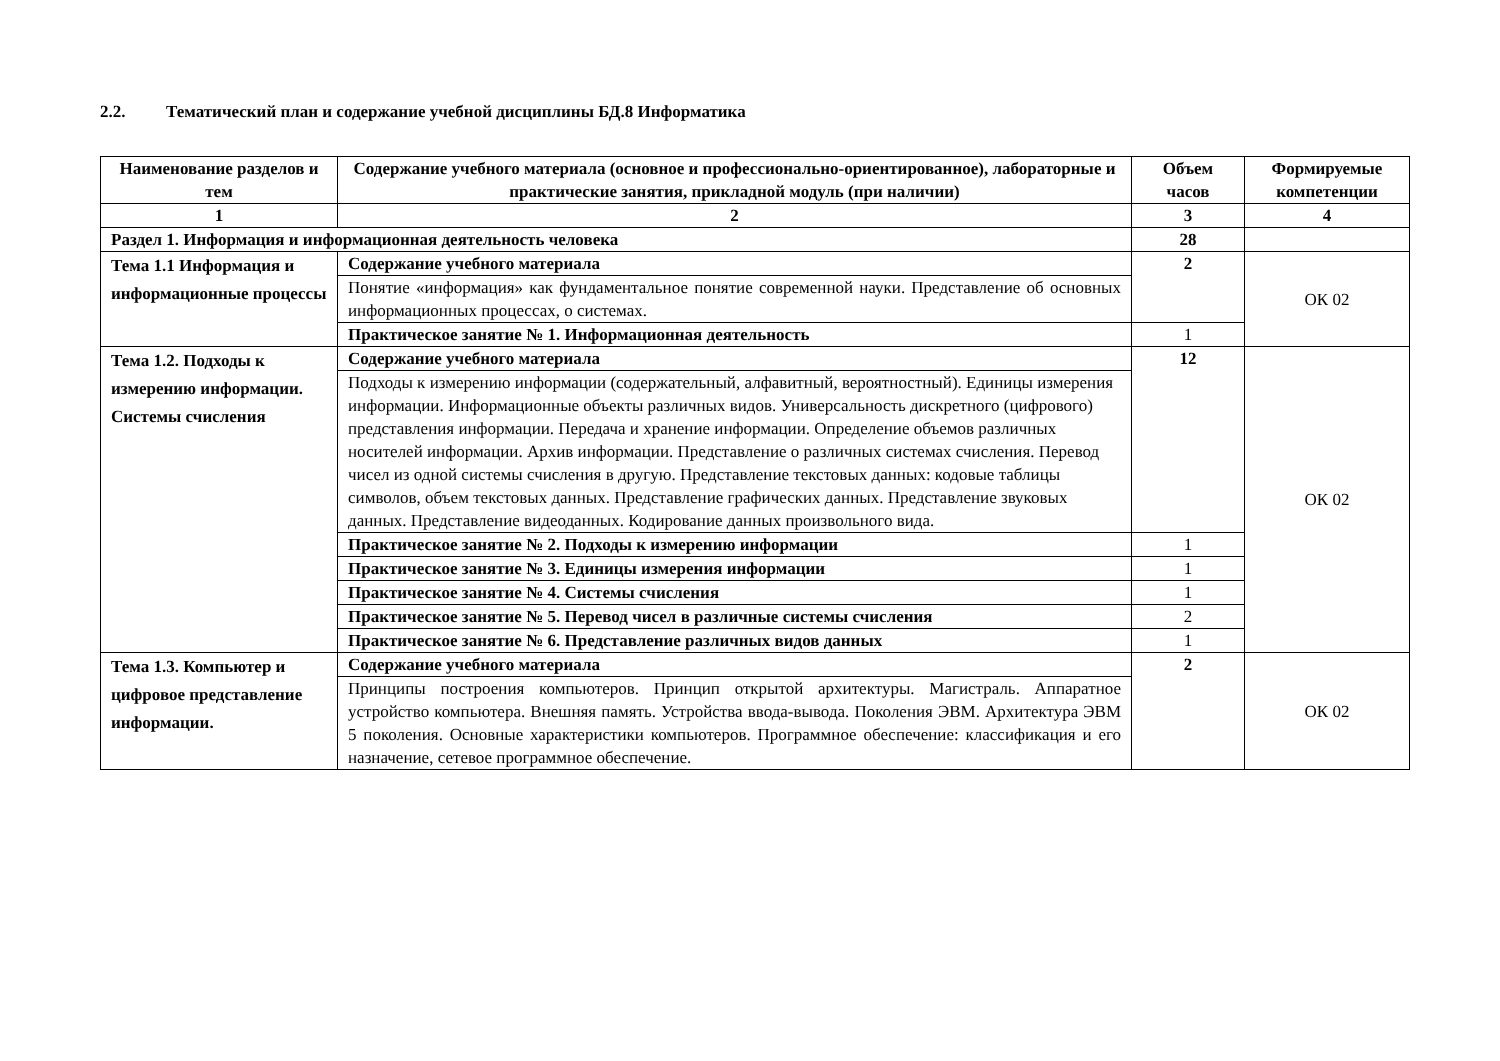2.2. Тематический план и содержание учебной дисциплины БД.8 Информатика
| Наименование разделов и тем | Содержание учебного материала (основное и профессионально-ориентированное), лабораторные и практические занятия, прикладной модуль (при наличии) | Объем часов | Формируемые компетенции |
| --- | --- | --- | --- |
| 1 | 2 | 3 | 4 |
| Раздел 1. Информация и информационная деятельность человека | | 28 | |
| Тема 1.1 Информация и информационные процессы | Содержание учебного материала | 2 | ОК 02 |
| | Понятие «информация» как фундаментальное понятие современной науки. Представление об основных информационных процессах, о системах. | | |
| | Практическое занятие № 1. Информационная деятельность | 1 | |
| Тема 1.2. Подходы к измерению информации. Системы счисления | Содержание учебного материала | 12 | ОК 02 |
| | Подходы к измерению информации (содержательный, алфавитный, вероятностный). Единицы измерения информации. Информационные объекты различных видов. Универсальность дискретного (цифрового) представления информации. Передача и хранение информации. Определение объемов различных носителей информации. Архив информации. Представление о различных системах счисления. Перевод чисел из одной системы счисления в другую. Представление текстовых данных: кодовые таблицы символов, объем текстовых данных. Представление графических данных. Представление звуковых данных. Представление видеоданных. Кодирование данных произвольного вида. | | |
| | Практическое занятие № 2. Подходы к измерению информации | 1 | |
| | Практическое занятие № 3. Единицы измерения информации | 1 | |
| | Практическое занятие № 4. Системы счисления | 1 | |
| | Практическое занятие № 5. Перевод чисел в различные системы счисления | 2 | |
| | Практическое занятие № 6. Представление различных видов данных | 1 | |
| Тема 1.3. Компьютер и цифровое представление информации. | Содержание учебного материала | 2 | ОК 02 |
| | Принципы построения компьютеров. Принцип открытой архитектуры. Магистраль. Аппаратное устройство компьютера. Внешняя память. Устройства ввода-вывода. Поколения ЭВМ. Архитектура ЭВМ 5 поколения. Основные характеристики компьютеров. Программное обеспечение: классификация и его назначение, сетевое программное обеспечение. | | |